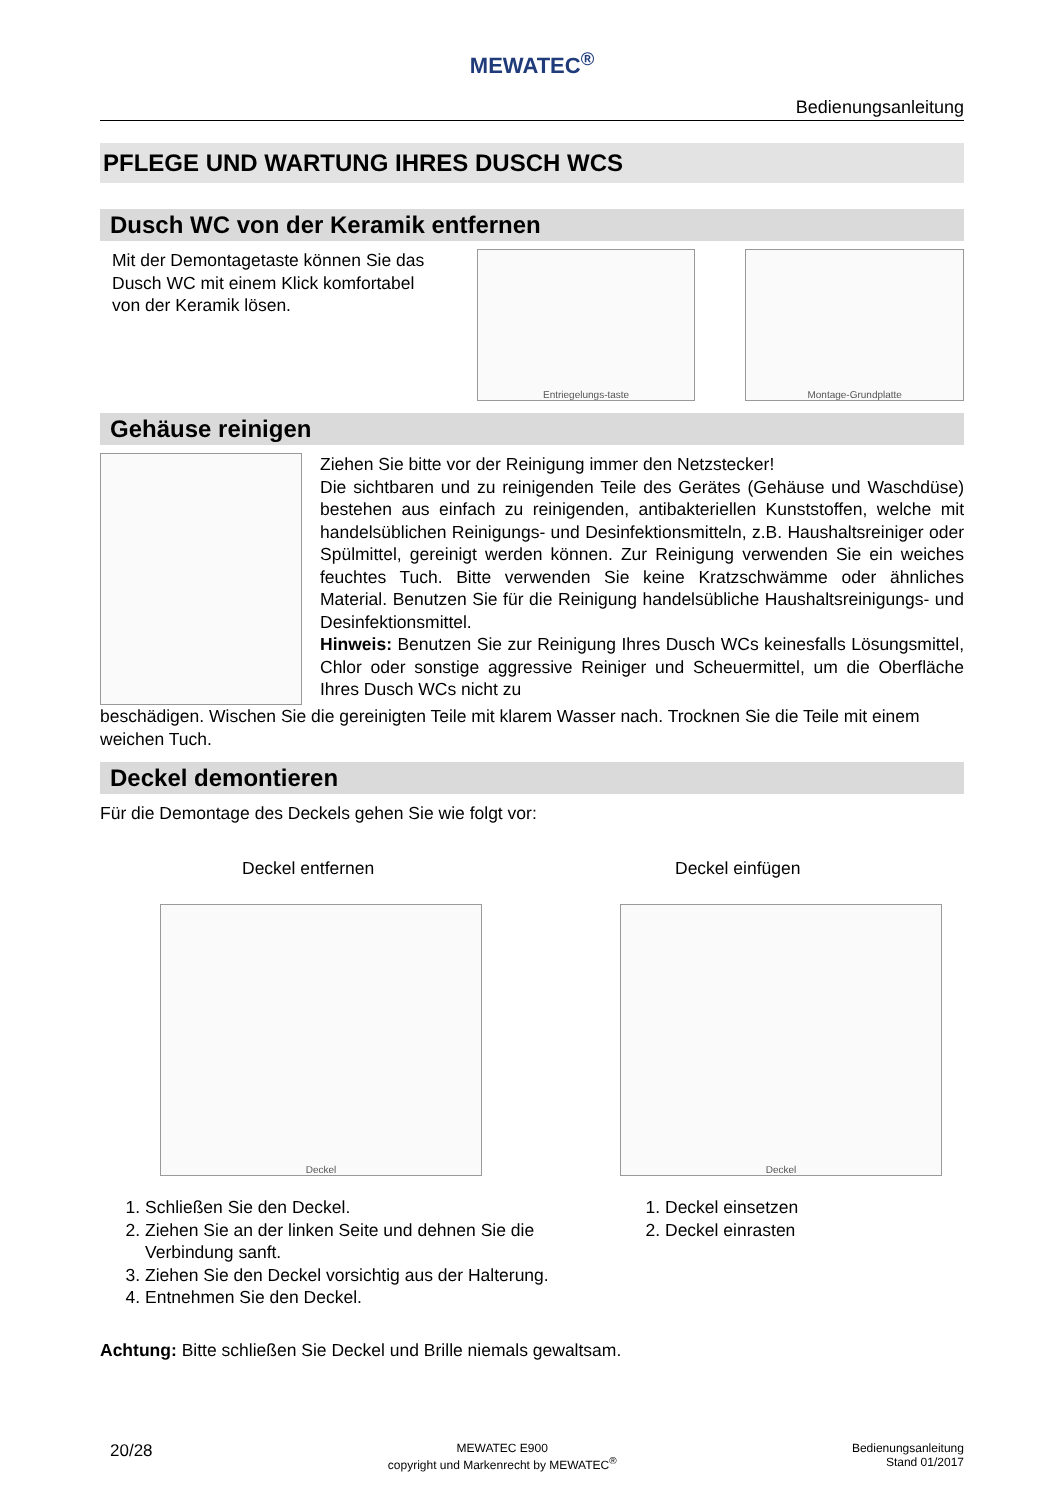MEWATEC<sup>®</sup>
Bedienungsanleitung
PFLEGE UND WARTUNG IHRES DUSCH WCS
Dusch WC von der Keramik entfernen
Mit der Demontagetaste können Sie das Dusch WC mit einem Klick komfortabel von der Keramik lösen.
Entriegelungs-taste Montage-Grundplatte
Gehäuse reinigen
Ziehen Sie bitte vor der Reinigung immer den Netzstecker!
Die sichtbaren und zu reinigenden Teile des Gerätes (Gehäuse und Waschdüse) bestehen aus einfach zu reinigenden, antibakteriellen Kunststoffen, welche mit handelsüblichen Reinigungs- und Desinfektionsmitteln, z.B. Haushaltsreiniger oder Spülmittel, gereinigt werden können. Zur Reinigung verwenden Sie ein weiches feuchtes Tuch. Bitte verwenden Sie keine Kratzschwämme oder ähnliches Material. Benutzen Sie für die Reinigung handelsübliche Haushaltsreinigungs- und Desinfektionsmittel.
Hinweis: Benutzen Sie zur Reinigung Ihres Dusch WCs keinesfalls Lösungsmittel, Chlor oder sonstige aggressive Reiniger und Scheuermittel, um die Oberfläche Ihres Dusch WCs nicht zu
beschädigen. Wischen Sie die gereinigten Teile mit klarem Wasser nach. Trocknen Sie die Teile mit einem weichen Tuch.
Deckel demontieren
Für die Demontage des Deckels gehen Sie wie folgt vor:
Deckel entfernen
Deckel
1. Schließen Sie den Deckel.
2. Ziehen Sie an der linken Seite und dehnen Sie die Verbindung sanft.
3. Ziehen Sie den Deckel vorsichtig aus der Halterung.
4. Entnehmen Sie den Deckel.
Deckel einfügen
Deckel
1. Deckel einsetzen
2. Deckel einrasten
Achtung: Bitte schließen Sie Deckel und Brille niemals gewaltsam.
20/28 MEWATEC E900
copyright und Markenrecht by MEWATEC<sup>®</sup> Bedienungsanleitung
Stand 01/2017